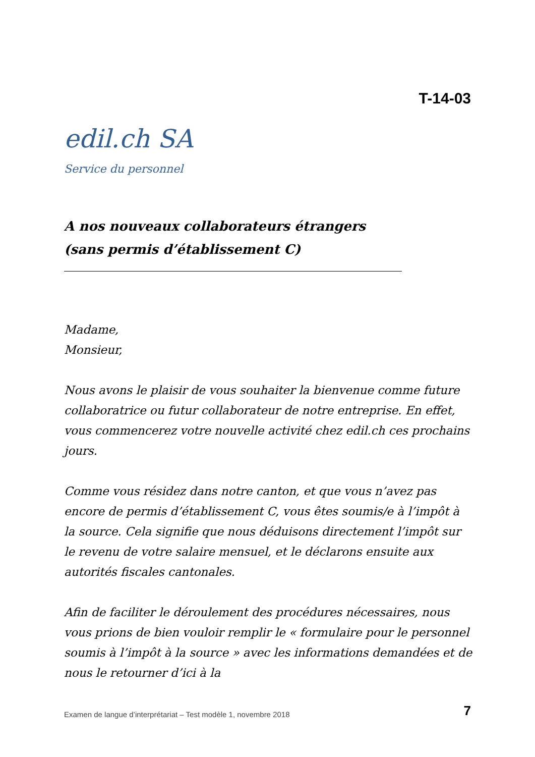T-14-03
edil.ch SA
Service du personnel
A nos nouveaux collaborateurs étrangers
(sans permis d’établissement C)
Madame,
Monsieur,
Nous avons le plaisir de vous souhaiter la bienvenue comme future collaboratrice ou futur collaborateur de notre entreprise. En effet, vous commencerez votre nouvelle activité chez edil.ch ces prochains jours.
Comme vous résidez dans notre canton, et que vous n’avez pas encore de permis d’établissement C, vous êtes soumis/e à l’impôt à la source. Cela signifie que nous déduisons directement l’impôt sur le revenu de votre salaire mensuel, et le déclarons ensuite aux autorités fiscales cantonales.
Afin de faciliter le déroulement des procédures nécessaires, nous vous prions de bien vouloir remplir le « formulaire pour le personnel soumis à l’impôt à la source » avec les informations demandées et de nous le retourner d’ici à la
Examen de langue d’interprétariat – Test modèle 1, novembre 2018 7